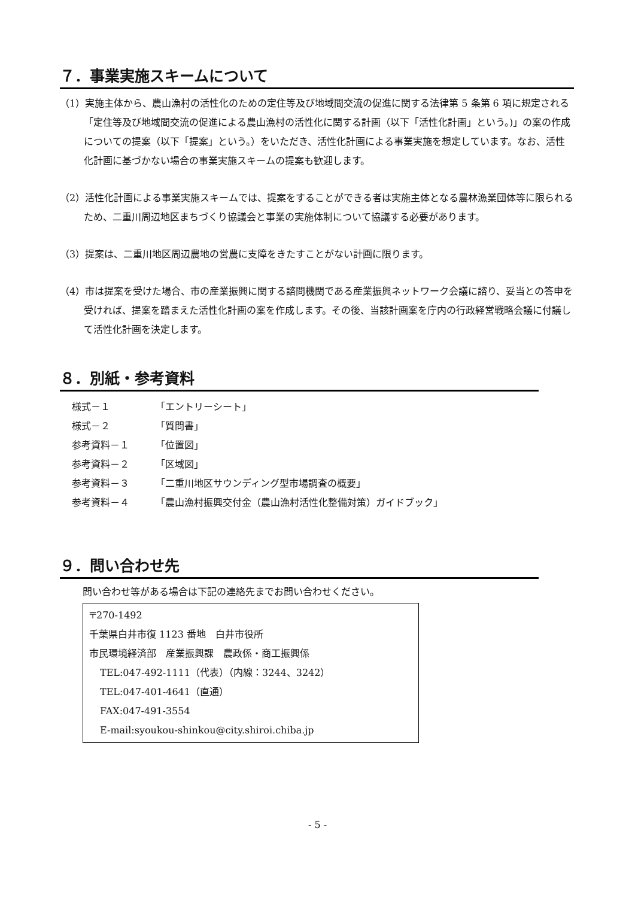７．事業実施スキームについて
（1）実施主体から、農山漁村の活性化のための定住等及び地域間交流の促進に関する法律第 5 条第 6 項に規定される「定住等及び地域間交流の促進による農山漁村の活性化に関する計画（以下「活性化計画」という。)」の案の作成についての提案（以下「提案」という。）をいただき、活性化計画による事業実施を想定しています。なお、活性化計画に基づかない場合の事業実施スキームの提案も歓迎します。
（2）活性化計画による事業実施スキームでは、提案をすることができる者は実施主体となる農林漁業団体等に限られるため、二重川周辺地区まちづくり協議会と事業の実施体制について協議する必要があります。
（3）提案は、二重川地区周辺農地の営農に支障をきたすことがない計画に限ります。
（4）市は提案を受けた場合、市の産業振興に関する諮問機関である産業振興ネットワーク会議に諮り、妥当との答申を受ければ、提案を踏まえた活性化計画の案を作成します。その後、当該計画案を庁内の行政経営戦略会議に付議して活性化計画を決定します。
８．別紙・参考資料
様式－１ 「エントリーシート」
様式－２ 「質問書」
参考資料－１ 「位置図」
参考資料－２ 「区域図」
参考資料－３ 「二重川地区サウンディング型市場調査の概要」
参考資料－４ 「農山漁村振興交付金（農山漁村活性化整備対策）ガイドブック」
９．問い合わせ先
問い合わせ等がある場合は下記の連絡先までお問い合わせください。
〒270-1492
千葉県白井市復 1123 番地　白井市役所
市民環境経済部　産業振興課　農政係・商工振興係
TEL:047-492-1111（代表）（内線：3244、3242）
TEL:047-401-4641（直通）
FAX:047-491-3554
E-mail:syoukou-shinkou@city.shiroi.chiba.jp
- 5 -